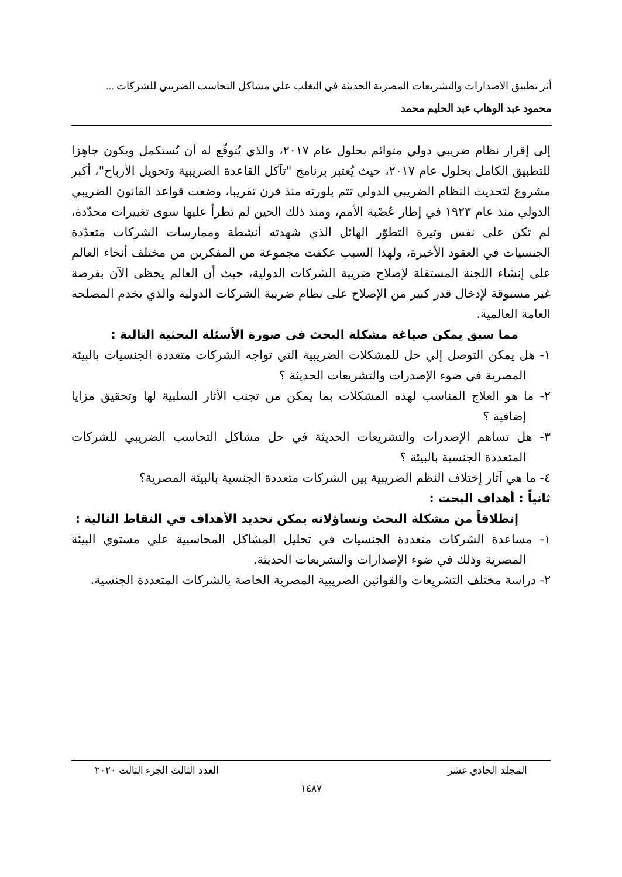أثر تطبيق الاصدارات والتشريعات المصرية الحديثة في التغلب علي مشاكل التحاسب الضريبي للشركات ...
محمود عبد الوهاب عبد الحليم محمد
إلى إقرار نظام ضريبي دولي متوائم بحلول عام ٢٠١٧، والذي يُتوقّع له أن يُستكمل ويكون جاهِزا للتطبيق الكامل بحلول عام ٢٠١٧، حيث يُعتبر برنامج "تآكل القاعدة الضريبية وتحويل الأرباح"، أكبر مشروع لتحديث النظام الضريبي الدولي تتم بلورته منذ قرن تقريبا، وضعت قواعد القانون الضريبي الدولي منذ عام ١٩٢٣ في إطار عُصْبة الأمم، ومنذ ذلك الحين لم تطرأ عليها سوى تغييرات محدّدة، لم تكن على نفس وتيرة التطوّر الهائل الذي شهدته أنشطة وممارسات الشركات متعدّدة الجنسيات في العقود الأخيرة، ولهذا السبب عكفت مجموعة من المفكرين من مختلف أنحاء العالم على إنشاء اللجنة المستقلة لإصلاح ضريبة الشركات الدولية، حيث أن العالم يحظى الآن بفرصة غير مسبوقة لإدخال قدر كبير من الإصلاح على نظام ضريبة الشركات الدولية والذي يخدم المصلحة العامة العالمية.
مما سبق يمكن صياغة مشكلة البحث في صورة الأسئلة البحثية التالية :
١- هل يمكن التوصل إلي حل للمشكلات الضريبية التي تواجه الشركات متعددة الجنسيات بالبيئة المصرية في ضوء الإصدرات والتشريعات الحديثة ؟
٢- ما هو العلاج المناسب لهذه المشكلات بما يمكن من تجنب الأثار السلبية لها وتحقيق مزايا إضافية ؟
٣- هل تساهم الإصدرات والتشريعات الحديثة في حل مشاكل التحاسب الضريبي للشركات المتعددة الجنسية بالبيئة ؟
٤- ما هي آثار إختلاف النظم الضريبية بين الشركات متعددة الجنسية بالبيئة المصرية؟
ثانياً : أهداف البحث :
إنطلاقاً من مشكلة البحث وتساؤلاته يمكن تحديد الأهداف في النقاط التالية :
١- مساعدة الشركات متعددة الجنسيات في تحليل المشاكل المحاسبية علي مستوي البيئة المصرية وذلك في ضوء الإصدارات والتشريعات الحديثة.
٢- دراسة مختلف التشريعات والقوانين الضريبية المصرية الخاصة بالشركات المتعددة الجنسية.
المجلد الحادي عشر العدد الثالث الجزء الثالث ٢٠٢٠
١٤٨٧